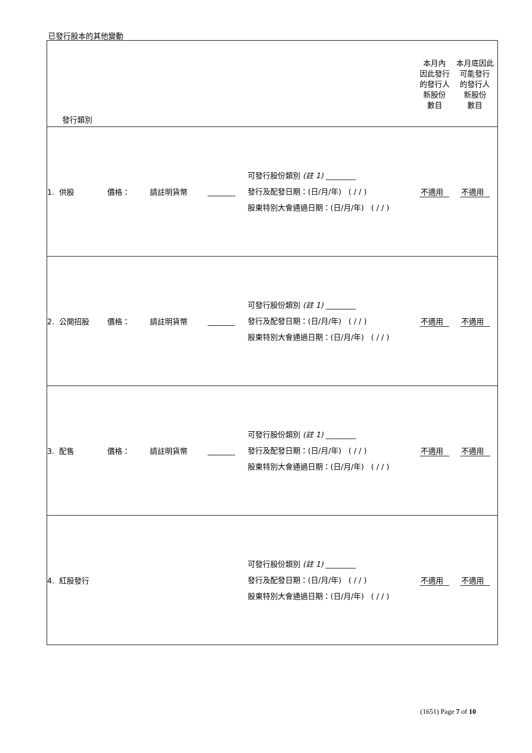已發行股本的其他變動
| 發行類別 | | | | | 本月內 因此發行 的發行人 新股份 數目 | 本月底因此 可能發行 的發行人 新股份 數目 |
| 1. 供股 | 價格： | 請註明貨幣 | | 可發行股份類別 (註 1) ________ 發行及配發日期：(日/月/年) ( / / ) 股東特別大會通過日期：(日/月/年) ( / / ) | 不適用 | 不適用 |
| 2. 公開招股 | 價格： | 請註明貨幣 | | 可發行股份類別 (註 1) ________ 發行及配發日期：(日/月/年) ( / / ) 股東特別大會通過日期：(日/月/年) ( / / ) | 不適用 | 不適用 |
| 3. 配售 | 價格： | 請註明貨幣 | | 可發行股份類別 (註 1) ________ 發行及配發日期：(日/月/年) ( / / ) 股東特別大會通過日期：(日/月/年) ( / / ) | 不適用 | 不適用 |
| 4. 紅股發行 | | | | 可發行股份類別 (註 1) ________ 發行及配發日期：(日/月/年) ( / / ) 股東特別大會通過日期：(日/月/年) ( / / ) | 不適用 | 不適用 |
(1651) Page 7 of 10